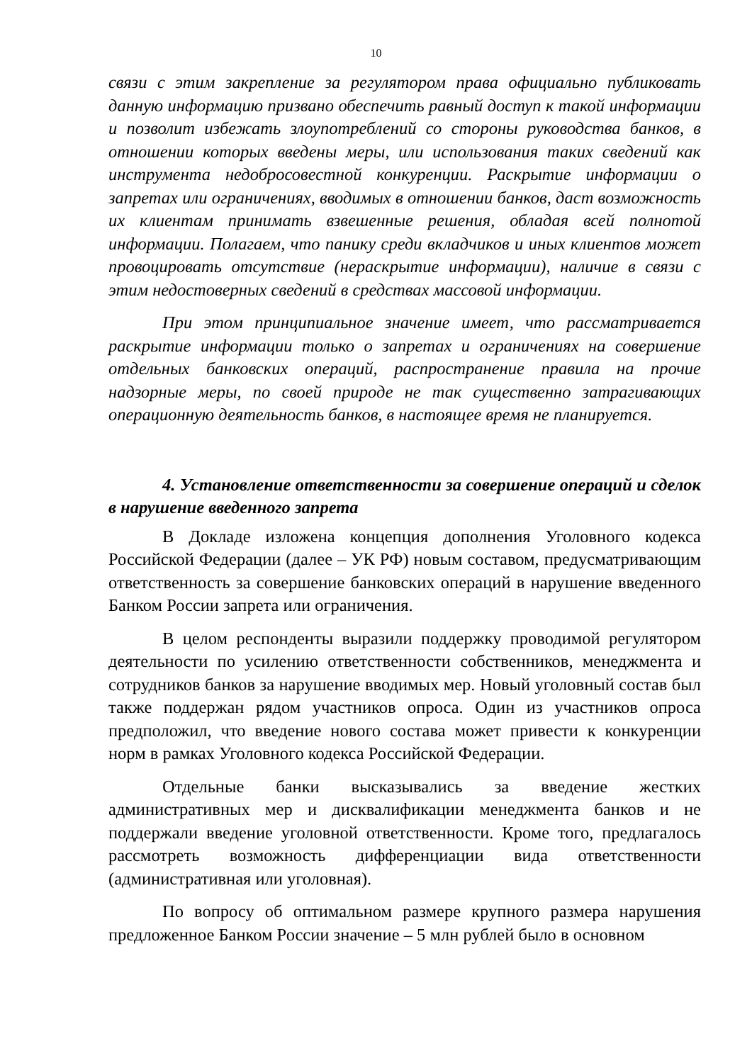10
связи с этим закрепление за регулятором права официально публиковать данную информацию призвано обеспечить равный доступ к такой информации и позволит избежать злоупотреблений со стороны руководства банков, в отношении которых введены меры, или использования таких сведений как инструмента недобросовестной конкуренции. Раскрытие информации о запретах или ограничениях, вводимых в отношении банков, даст возможность их клиентам принимать взвешенные решения, обладая всей полнотой информации. Полагаем, что панику среди вкладчиков и иных клиентов может провоцировать отсутствие (нераскрытие информации), наличие в связи с этим недостоверных сведений в средствах массовой информации.
При этом принципиальное значение имеет, что рассматривается раскрытие информации только о запретах и ограничениях на совершение отдельных банковских операций, распространение правила на прочие надзорные меры, по своей природе не так существенно затрагивающих операционную деятельность банков, в настоящее время не планируется.
4. Установление ответственности за совершение операций и сделок в нарушение введенного запрета
В Докладе изложена концепция дополнения Уголовного кодекса Российской Федерации (далее – УК РФ) новым составом, предусматривающим ответственность за совершение банковских операций в нарушение введенного Банком России запрета или ограничения.
В целом респонденты выразили поддержку проводимой регулятором деятельности по усилению ответственности собственников, менеджмента и сотрудников банков за нарушение вводимых мер. Новый уголовный состав был также поддержан рядом участников опроса. Один из участников опроса предположил, что введение нового состава может привести к конкуренции норм в рамках Уголовного кодекса Российской Федерации.
Отдельные банки высказывались за введение жестких административных мер и дисквалификации менеджмента банков и не поддержали введение уголовной ответственности. Кроме того, предлагалось рассмотреть возможность дифференциации вида ответственности (административная или уголовная).
По вопросу об оптимальном размере крупного размера нарушения предложенное Банком России значение – 5 млн рублей было в основном